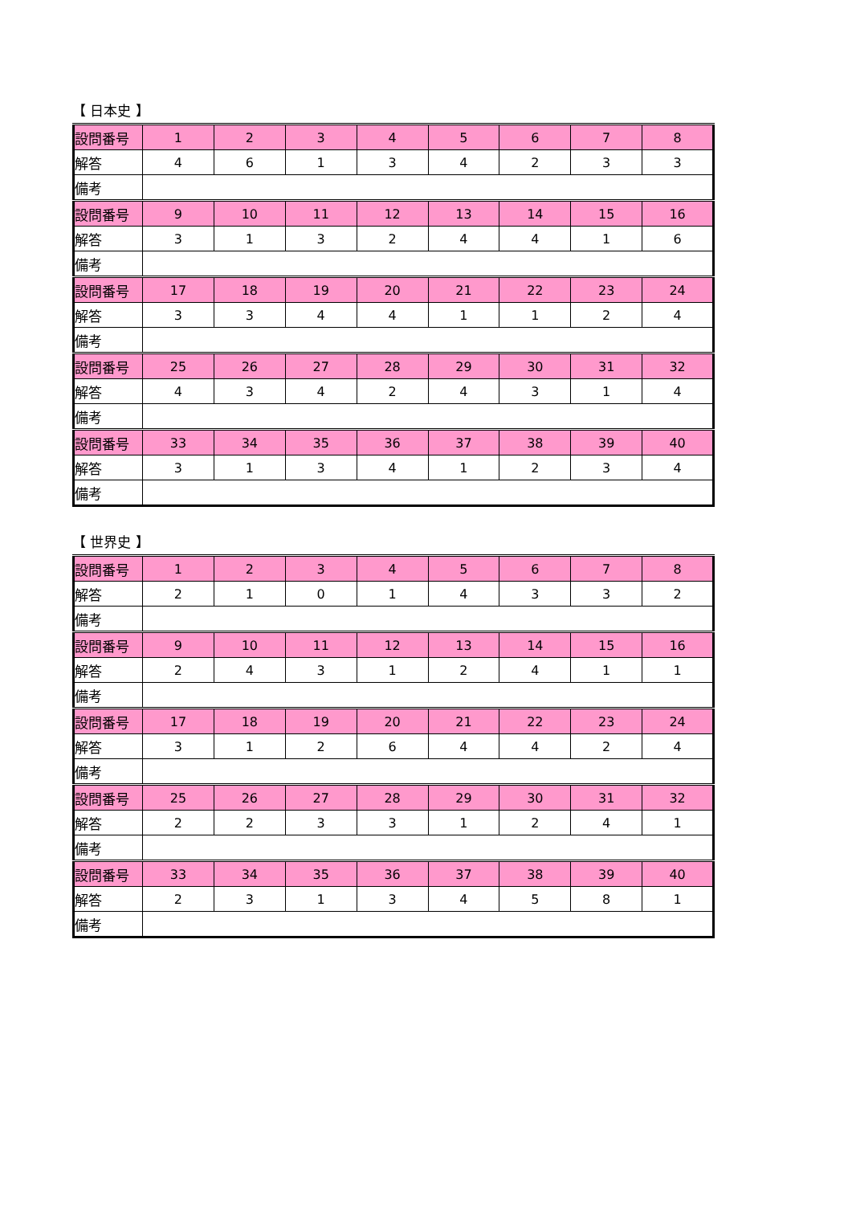【 日本史 】
| 設問番号 | 1 | 2 | 3 | 4 | 5 | 6 | 7 | 8 |
| 解答 | 4 | 6 | 1 | 3 | 4 | 2 | 3 | 3 |
| 備考 | | | | | | | | |
| 設問番号 | 9 | 10 | 11 | 12 | 13 | 14 | 15 | 16 |
| 解答 | 3 | 1 | 3 | 2 | 4 | 4 | 1 | 6 |
| 備考 | | | | | | | | |
| 設問番号 | 17 | 18 | 19 | 20 | 21 | 22 | 23 | 24 |
| 解答 | 3 | 3 | 4 | 4 | 1 | 1 | 2 | 4 |
| 備考 | | | | | | | | |
| 設問番号 | 25 | 26 | 27 | 28 | 29 | 30 | 31 | 32 |
| 解答 | 4 | 3 | 4 | 2 | 4 | 3 | 1 | 4 |
| 備考 | | | | | | | | |
| 設問番号 | 33 | 34 | 35 | 36 | 37 | 38 | 39 | 40 |
| 解答 | 3 | 1 | 3 | 4 | 1 | 2 | 3 | 4 |
| 備考 | | | | | | | | |
【 世界史 】
| 設問番号 | 1 | 2 | 3 | 4 | 5 | 6 | 7 | 8 |
| 解答 | 2 | 1 | 0 | 1 | 4 | 3 | 3 | 2 |
| 備考 | | | | | | | | |
| 設問番号 | 9 | 10 | 11 | 12 | 13 | 14 | 15 | 16 |
| 解答 | 2 | 4 | 3 | 1 | 2 | 4 | 1 | 1 |
| 備考 | | | | | | | | |
| 設問番号 | 17 | 18 | 19 | 20 | 21 | 22 | 23 | 24 |
| 解答 | 3 | 1 | 2 | 6 | 4 | 4 | 2 | 4 |
| 備考 | | | | | | | | |
| 設問番号 | 25 | 26 | 27 | 28 | 29 | 30 | 31 | 32 |
| 解答 | 2 | 2 | 3 | 3 | 1 | 2 | 4 | 1 |
| 備考 | | | | | | | | |
| 設問番号 | 33 | 34 | 35 | 36 | 37 | 38 | 39 | 40 |
| 解答 | 2 | 3 | 1 | 3 | 4 | 5 | 8 | 1 |
| 備考 | | | | | | | | |